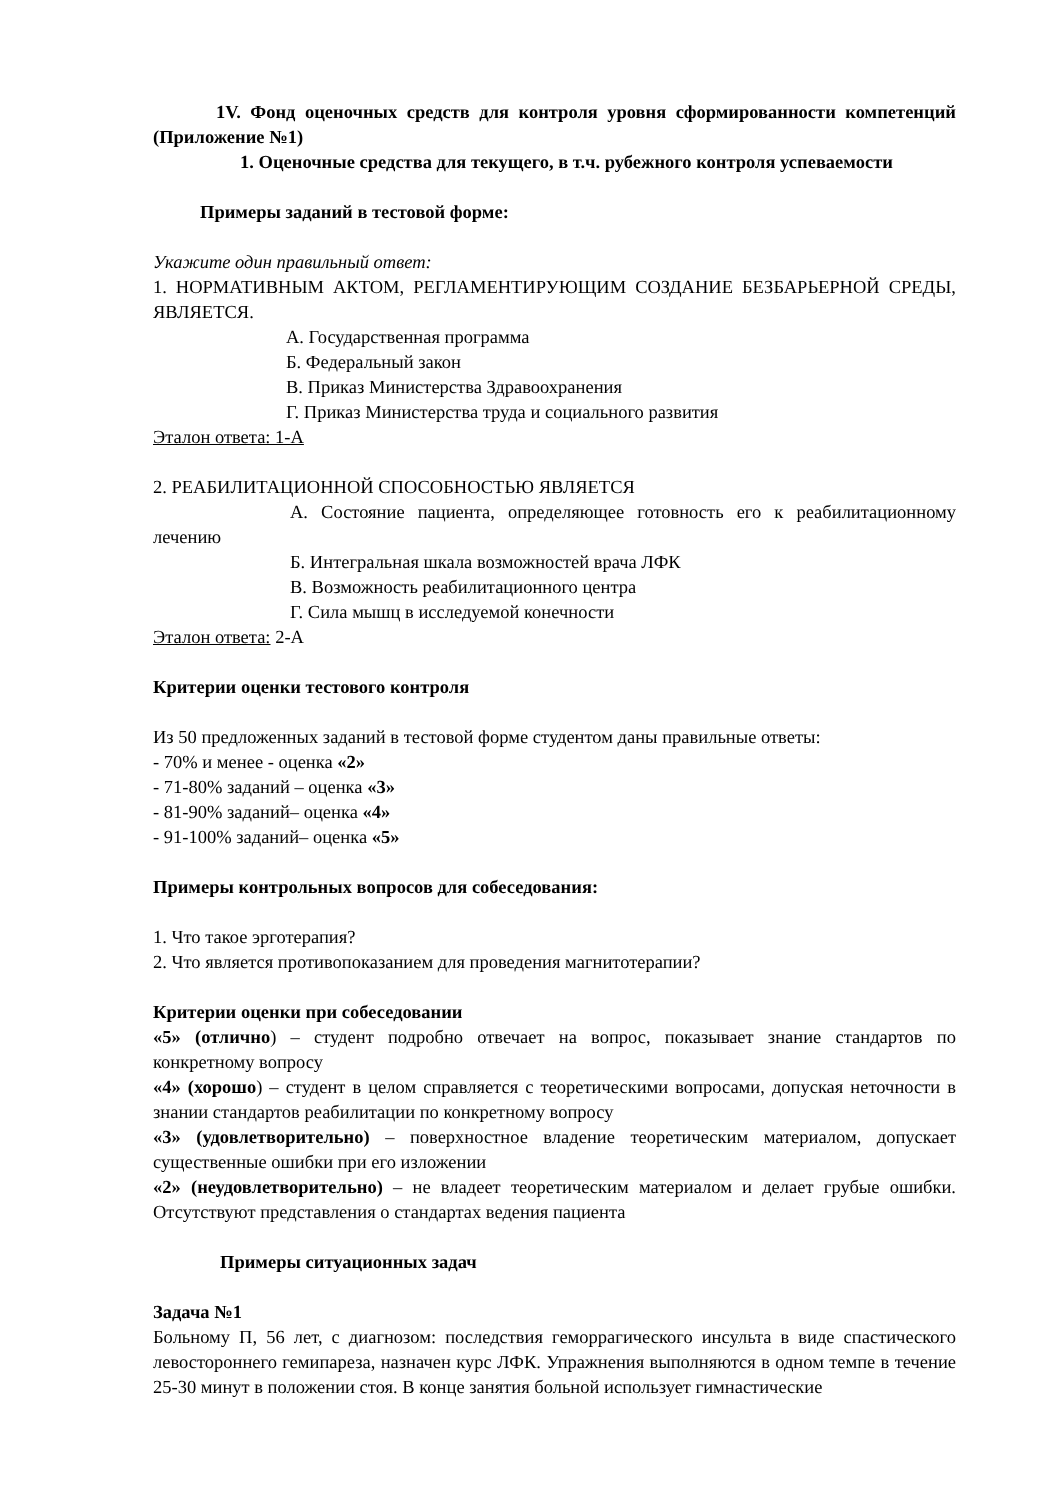1V. Фонд оценочных средств для контроля уровня сформированности компетенций (Приложение №1)
1. Оценочные средства для текущего, в т.ч. рубежного контроля успеваемости
Примеры заданий в тестовой форме:
Укажите один правильный ответ:
1. НОРМАТИВНЫМ АКТОМ, РЕГЛАМЕНТИРУЮЩИМ СОЗДАНИЕ БЕЗБАРЬЕРНОЙ СРЕДЫ, ЯВЛЯЕТСЯ.
А. Государственная программа
Б. Федеральный закон
В. Приказ Министерства Здравоохранения
Г. Приказ Министерства труда и социального развития
Эталон ответа: 1-А
2. РЕАБИЛИТАЦИОННОЙ СПОСОБНОСТЬЮ ЯВЛЯЕТСЯ
А. Состояние пациента, определяющее готовность его к реабилитационному лечению
Б. Интегральная шкала возможностей врача ЛФК
В. Возможность реабилитационного центра
Г. Сила мышц в исследуемой конечности
Эталон ответа: 2-А
Критерии оценки тестового контроля
Из 50 предложенных заданий в тестовой форме студентом даны правильные ответы:
- 70% и менее - оценка «2»
- 71-80% заданий – оценка «3»
- 81-90% заданий– оценка «4»
- 91-100% заданий– оценка «5»
Примеры контрольных вопросов для собеседования:
1. Что такое эрготерапия?
2. Что является противопоказанием для проведения магнитотерапии?
Критерии оценки при собеседовании
«5» (отлично) – студент подробно отвечает на вопрос, показывает знание стандартов по конкретному вопросу
«4» (хорошо) – студент в целом справляется с теоретическими вопросами, допуская неточности в знании стандартов реабилитации по конкретному вопросу
«3» (удовлетворительно) – поверхностное владение теоретическим материалом, допускает существенные ошибки при его изложении
«2» (неудовлетворительно) – не владеет теоретическим материалом и делает грубые ошибки. Отсутствуют представления о стандартах ведения пациента
Примеры ситуационных задач
Задача №1
Больному П, 56 лет, с диагнозом: последствия геморрагического инсульта в виде спастического левостороннего гемипареза, назначен курс ЛФК. Упражнения выполняются в одном темпе в течение 25-30 минут в положении стоя. В конце занятия больной использует гимнастические